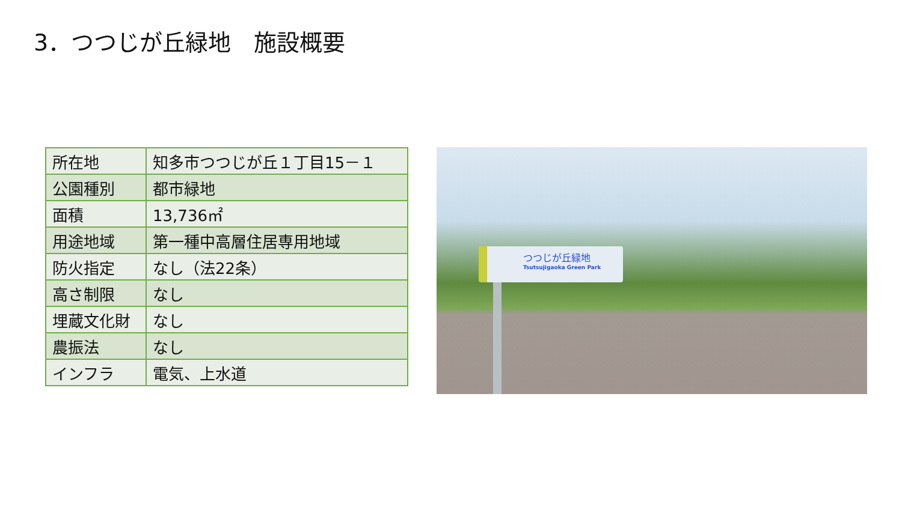3．つつじが丘緑地　施設概要
| 所在地 | 知多市つつじが丘１丁目15－１ |
| 公園種別 | 都市緑地 |
| 面積 | 13,736㎡ |
| 用途地域 | 第一種中高層住居専用地域 |
| 防火指定 | なし（法22条） |
| 高さ制限 | なし |
| 埋蔵文化財 | なし |
| 農振法 | なし |
| インフラ | 電気、上水道 |
つつじが丘緑地
Tsutsujigaoka Green Park